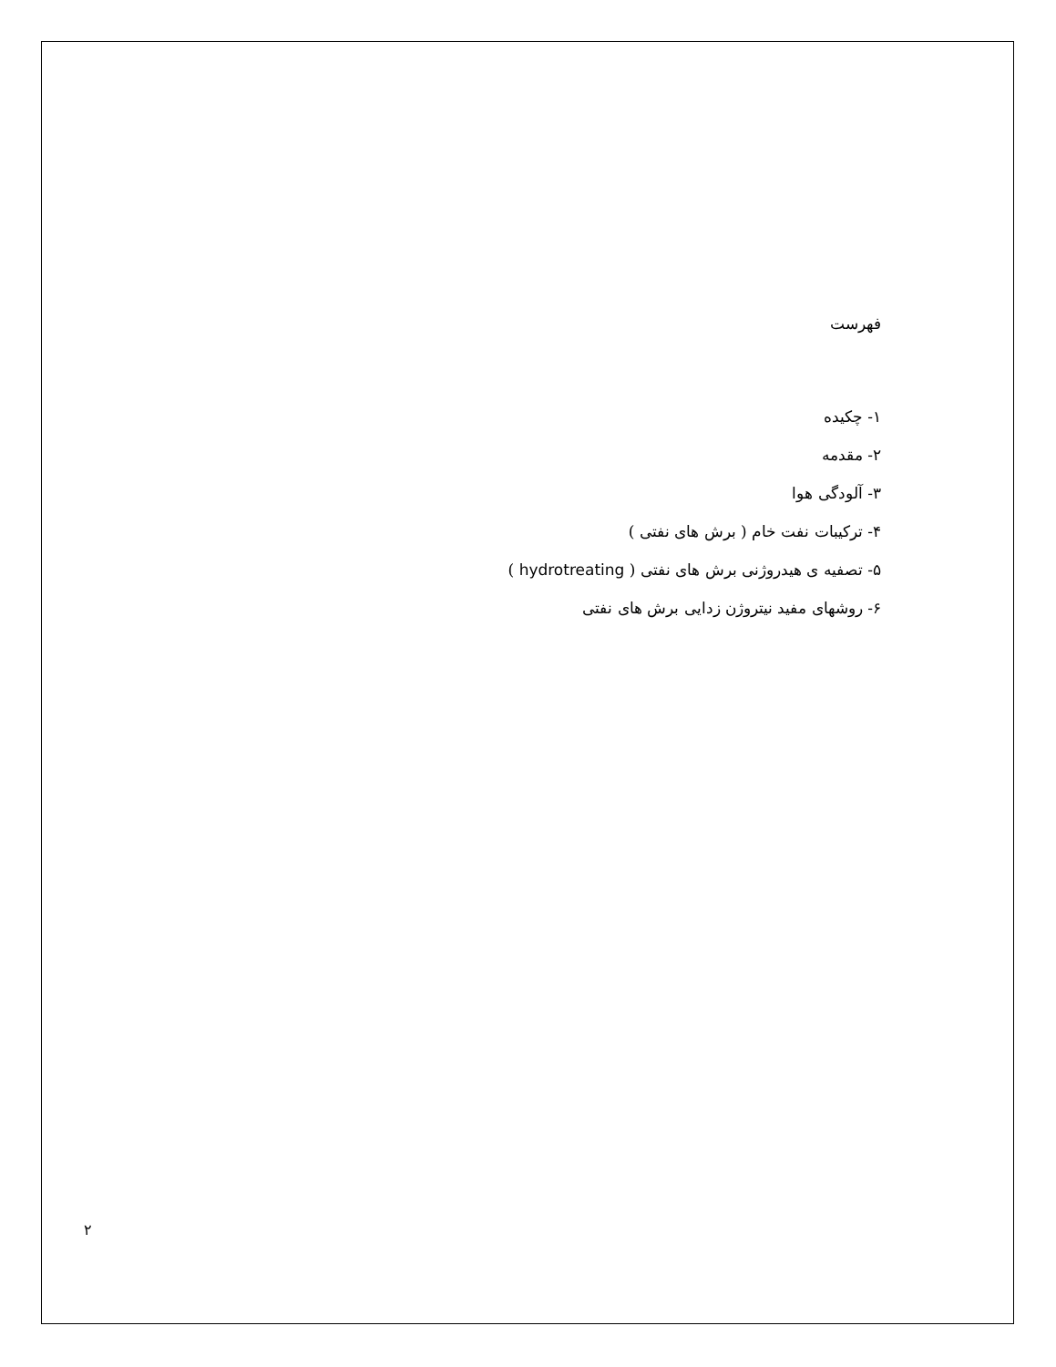فهرست
۱- چکیده
۲- مقدمه
۳- آلودگی هوا
۴- ترکیبات نفت خام ( برش های نفتی )
۵- تصفیه ی هیدروژنی برش های نفتی ( hydrotreating )
۶- روشهای مفید نیتروژن زدایی برش های نفتی
۲